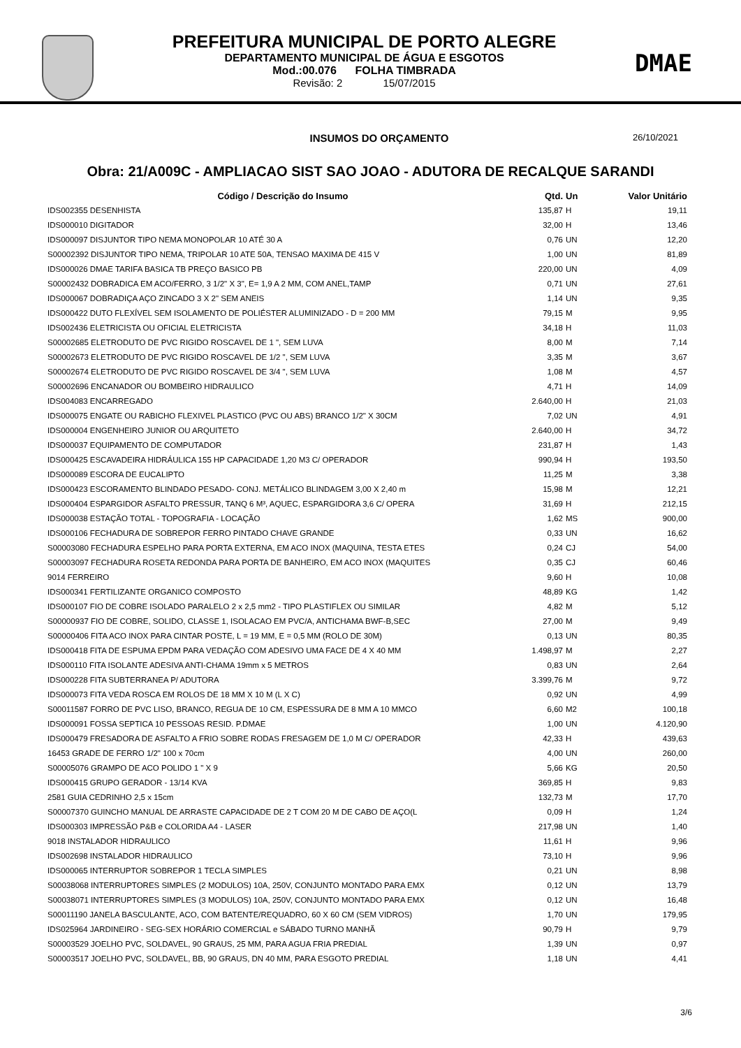PREFEITURA MUNICIPAL DE PORTO ALEGRE
DEPARTAMENTO MUNICIPAL DE ÁGUA E ESGOTOS
Mod.:00.076 FOLHA TIMBRADA
Revisão: 2 15/07/2015
DMAE
INSUMOS DO ORÇAMENTO
26/10/2021
Obra: 21/A009C - AMPLIACAO SIST SAO JOAO - ADUTORA DE RECALQUE SARANDI
| Código / Descrição do Insumo | Qtd. | Un | Valor Unitário |
| --- | --- | --- | --- |
| IDS002355 DESENHISTA | 135,87 | H | 19,11 |
| IDS000010 DIGITADOR | 32,00 | H | 13,46 |
| IDS000097 DISJUNTOR TIPO NEMA MONOPOLAR 10 ATÉ 30 A | 0,76 | UN | 12,20 |
| S00002392 DISJUNTOR TIPO NEMA, TRIPOLAR 10 ATE 50A, TENSAO MAXIMA DE 415 V | 1,00 | UN | 81,89 |
| IDS000026 DMAE TARIFA BASICA TB PREÇO BASICO PB | 220,00 | UN | 4,09 |
| S00002432 DOBRADICA EM ACO/FERRO, 3 1/2" X 3", E= 1,9 A 2 MM, COM ANEL,TAMP | 0,71 | UN | 27,61 |
| IDS000067 DOBRADIÇA AÇO ZINCADO 3 X 2" SEM ANEIS | 1,14 | UN | 9,35 |
| IDS000422 DUTO FLEXÍVEL SEM ISOLAMENTO DE POLIÉSTER ALUMINIZADO - D = 200 MM | 79,15 | M | 9,95 |
| IDS002436 ELETRICISTA OU OFICIAL ELETRICISTA | 34,18 | H | 11,03 |
| S00002685 ELETRODUTO DE PVC RIGIDO ROSCAVEL DE 1 ", SEM LUVA | 8,00 | M | 7,14 |
| S00002673 ELETRODUTO DE PVC RIGIDO ROSCAVEL DE 1/2 ", SEM LUVA | 3,35 | M | 3,67 |
| S00002674 ELETRODUTO DE PVC RIGIDO ROSCAVEL DE 3/4 ", SEM LUVA | 1,08 | M | 4,57 |
| S00002696 ENCANADOR OU BOMBEIRO HIDRAULICO | 4,71 | H | 14,09 |
| IDS004083 ENCARREGADO | 2.640,00 | H | 21,03 |
| IDS000075 ENGATE OU RABICHO FLEXIVEL PLASTICO (PVC OU ABS) BRANCO 1/2" X 30CM | 7,02 | UN | 4,91 |
| IDS000004 ENGENHEIRO JUNIOR OU ARQUITETO | 2.640,00 | H | 34,72 |
| IDS000037 EQUIPAMENTO DE COMPUTADOR | 231,87 | H | 1,43 |
| IDS000425 ESCAVADEIRA HIDRÁULICA 155 HP CAPACIDADE 1,20 M3 C/ OPERADOR | 990,94 | H | 193,50 |
| IDS000089 ESCORA DE EUCALIPTO | 11,25 | M | 3,38 |
| IDS000423 ESCORAMENTO BLINDADO PESADO- CONJ. METÁLICO BLINDAGEM 3,00 X 2,40 m | 15,98 | M | 12,21 |
| IDS000404 ESPARGIDOR ASFALTO PRESSUR, TANQ 6 M³, AQUEC, ESPARGIDORA 3,6 C/ OPERA | 31,69 | H | 212,15 |
| IDS000038 ESTAÇÃO TOTAL - TOPOGRAFIA - LOCAÇÃO | 1,62 | MS | 900,00 |
| IDS000106 FECHADURA DE SOBREPOR FERRO PINTADO CHAVE GRANDE | 0,33 | UN | 16,62 |
| S00003080 FECHADURA ESPELHO PARA PORTA EXTERNA, EM ACO INOX (MAQUINA, TESTA ETES | 0,24 | CJ | 54,00 |
| S00003097 FECHADURA ROSETA REDONDA PARA PORTA DE BANHEIRO, EM ACO INOX (MAQUITES | 0,35 | CJ | 60,46 |
| 9014 FERREIRO | 9,60 | H | 10,08 |
| IDS000341 FERTILIZANTE ORGANICO COMPOSTO | 48,89 | KG | 1,42 |
| IDS000107 FIO DE COBRE ISOLADO PARALELO 2 x 2,5 mm2 - TIPO PLASTIFLEX OU SIMILAR | 4,82 | M | 5,12 |
| S00000937 FIO DE COBRE, SOLIDO, CLASSE 1, ISOLACAO EM PVC/A, ANTICHAMA BWF-B,SEC | 27,00 | M | 9,49 |
| S00000406 FITA ACO INOX PARA CINTAR POSTE, L = 19 MM, E = 0,5 MM (ROLO DE 30M) | 0,13 | UN | 80,35 |
| IDS000418 FITA DE ESPUMA EPDM PARA VEDAÇÃO COM ADESIVO UMA FACE DE 4 X 40 MM | 1.498,97 | M | 2,27 |
| IDS000110 FITA ISOLANTE ADESIVA ANTI-CHAMA 19mm x 5 METROS | 0,83 | UN | 2,64 |
| IDS000228 FITA SUBTERRANEA P/ ADUTORA | 3.399,76 | M | 9,72 |
| IDS000073 FITA VEDA ROSCA EM ROLOS DE 18 MM X 10 M (L X C) | 0,92 | UN | 4,99 |
| S00011587 FORRO DE PVC LISO, BRANCO, REGUA DE 10 CM, ESPESSURA DE 8 MM A 10 MMCO | 6,60 | M2 | 100,18 |
| IDS000091 FOSSA SEPTICA 10 PESSOAS RESID. P.DMAE | 1,00 | UN | 4.120,90 |
| IDS000479 FRESADORA DE ASFALTO A FRIO SOBRE RODAS FRESAGEM DE 1,0 M C/ OPERADOR | 42,33 | H | 439,63 |
| 16453 GRADE DE FERRO 1/2" 100 x 70cm | 4,00 | UN | 260,00 |
| S00005076 GRAMPO DE ACO POLIDO 1 " X 9 | 5,66 | KG | 20,50 |
| IDS000415 GRUPO GERADOR - 13/14 KVA | 369,85 | H | 9,83 |
| 2581 GUIA CEDRINHO 2,5 x 15cm | 132,73 | M | 17,70 |
| S00007370 GUINCHO MANUAL DE ARRASTE CAPACIDADE DE 2 T COM 20 M DE CABO DE AÇO(L | 0,09 | H | 1,24 |
| IDS000303 IMPRESSÃO P&B e COLORIDA A4 - LASER | 217,98 | UN | 1,40 |
| 9018 INSTALADOR HIDRAULICO | 11,61 | H | 9,96 |
| IDS002698 INSTALADOR HIDRAULICO | 73,10 | H | 9,96 |
| IDS000065 INTERRUPTOR SOBREPOR 1 TECLA SIMPLES | 0,21 | UN | 8,98 |
| S00038068 INTERRUPTORES SIMPLES (2 MODULOS) 10A, 250V, CONJUNTO MONTADO PARA EMX | 0,12 | UN | 13,79 |
| S00038071 INTERRUPTORES SIMPLES (3 MODULOS) 10A, 250V, CONJUNTO MONTADO PARA EMX | 0,12 | UN | 16,48 |
| S00011190 JANELA BASCULANTE, ACO, COM BATENTE/REQUADRO, 60 X 60 CM (SEM VIDROS) | 1,70 | UN | 179,95 |
| IDS025964 JARDINEIRO - SEG-SEX HORÁRIO COMERCIAL e SÁBADO TURNO MANHÃ | 90,79 | H | 9,79 |
| S00003529 JOELHO PVC, SOLDAVEL, 90 GRAUS, 25 MM, PARA AGUA FRIA PREDIAL | 1,39 | UN | 0,97 |
| S00003517 JOELHO PVC, SOLDAVEL, BB, 90 GRAUS, DN 40 MM, PARA ESGOTO PREDIAL | 1,18 | UN | 4,41 |
3/6